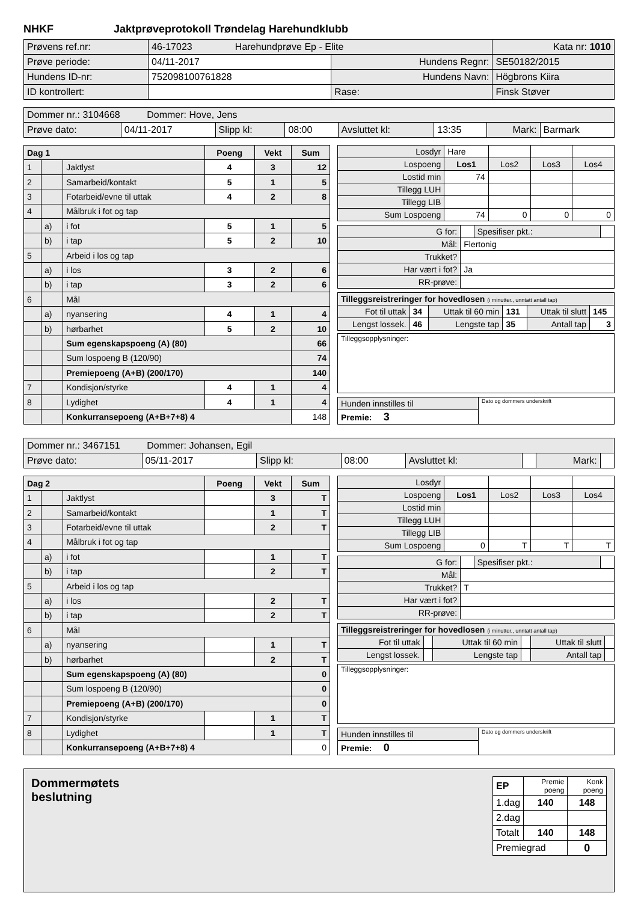NHKF Jaktprøveprotokoll Trøndelag Harehundklubb
| Prøvens ref.nr: | 46-17023 Harehundprøve Ep - Elite | | | Kata nr: 1010 |
| Prøve periode: | 04/11-2017 | Hundens Regnr: | SE50182/2015 | |
| Hundens ID-nr: | 752098100761828 | Hundens Navn: | Högbrons Kiira | |
| ID kontrollert: | | Rase: | Finsk Støver | |
| Dommer nr.: 3104668 Dommer: Hove, Jens | | | | | | | |
| Prøve dato: | 04/11-2017 | Slipp kl: | 08:00 | Avsluttet kl: | 13:35 | Mark: | Barmark |
| Dag 1 | | | Poeng | Vekt | Sum |
| 1 | | Jaktlyst | 4 | 3 | 12 |
| 2 | | Samarbeid/kontakt | 5 | 1 | 5 |
| 3 | | Fotarbeid/evne til uttak | 4 | 2 | 8 |
| 4 | | Målbruk i fot og tap | | | |
| | a) | i fot | 5 | 1 | 5 |
| | b) | i tap | 5 | 2 | 10 |
| 5 | | Arbeid i los og tap | | | |
| | a) | i los | 3 | 2 | 6 |
| | b) | i tap | 3 | 2 | 6 |
| 6 | | Mål | | | |
| | a) | nyansering | 4 | 1 | 4 |
| | b) | hørbarhet | 5 | 2 | 10 |
| | | Sum egenskapspoeng (A) (80) | | | 66 |
| | | Sum lospoeng B (120/90) | | | 74 |
| | | Premiepoeng (A+B) (200/170) | | | 140 |
| 7 | | Kondisjon/styrke | 4 | 1 | 4 |
| 8 | | Lydighet | 4 | 1 | 4 |
| | | Konkurransepoeng (A+B+7+8) 4 | | | 148 |
| Losdyr | Hare | | | |
| Lospoeng | Los1 | Los2 | Los3 | Los4 |
| Lostid min | 74 | | | |
| Tillegg LUH | | | | |
| Tillegg LIB | | | | |
| Sum Lospoeng | 74 | 0 | 0 | 0 |
| G for: | | Spesifiser pkt.: | |
| Mål: | Flertonig | | |
| Trukket? | | | |
| Har vært i fot? | Ja | | |
| RR-prøve: | | | |
| Tilleggsreistreringer for hovedlosen (i minutter., unntatt antall tap) | | | | | |
| Fot til uttak | 34 | Uttak til 60 min | 131 | Uttak til slutt | 145 |
| Lengst lossek. | 46 | Lengste tap | 35 | Antall tap | 3 |
| Tilleggsopplysninger: |
| Hunden innstilles til | Dato og dommers underskrift |
| Premie: 3 | |
| Dommer nr.: 3467151 Dommer: Johansen, Egil | | | | | | | |
| Prøve dato: | 05/11-2017 | Slipp kl: | 08:00 | Avsluttet kl: | | Mark: | |
| Dag 2 | | | Poeng | Vekt | Sum |
| 1 | | Jaktlyst | | 3 | T |
| 2 | | Samarbeid/kontakt | | 1 | T |
| 3 | | Fotarbeid/evne til uttak | | 2 | T |
| 4 | | Målbruk i fot og tap | | | |
| | a) | i fot | | 1 | T |
| | b) | i tap | | 2 | T |
| 5 | | Arbeid i los og tap | | | |
| | a) | i los | | 2 | T |
| | b) | i tap | | 2 | T |
| 6 | | Mål | | | |
| | a) | nyansering | | 1 | T |
| | b) | hørbarhet | | 2 | T |
| | | Sum egenskapspoeng (A) (80) | | | 0 |
| | | Sum lospoeng B (120/90) | | | 0 |
| | | Premiepoeng (A+B) (200/170) | | | 0 |
| 7 | | Kondisjon/styrke | | 1 | T |
| 8 | | Lydighet | | 1 | T |
| | | Konkurransepoeng (A+B+7+8) 4 | | | 0 |
| Losdyr | | | | |
| Lospoeng | Los1 | Los2 | Los3 | Los4 |
| Lostid min | | | | |
| Tillegg LUH | | | | |
| Tillegg LIB | | | | |
| Sum Lospoeng | 0 | T | T | T |
| G for: | | Spesifiser pkt.: | |
| Mål: | | | |
| Trukket? | T | | |
| Har vært i fot? | | | |
| RR-prøve: | | | |
| Tilleggsreistreringer for hovedlosen (i minutter., unntatt antall tap) | | | | | |
| Fot til uttak | | Uttak til 60 min | | Uttak til slutt | |
| Lengst lossek. | | Lengste tap | | Antall tap | |
| Tilleggsopplysninger: |
| Hunden innstilles til | Dato og dommers underskrift |
| Premie: 0 | |
Dommermøtets
beslutning
| EP | Premie poeng | Konk poeng |
| 1.dag | 140 | 148 |
| 2.dag | | |
| Totalt | 140 | 148 |
| Premiegrad | | 0 |